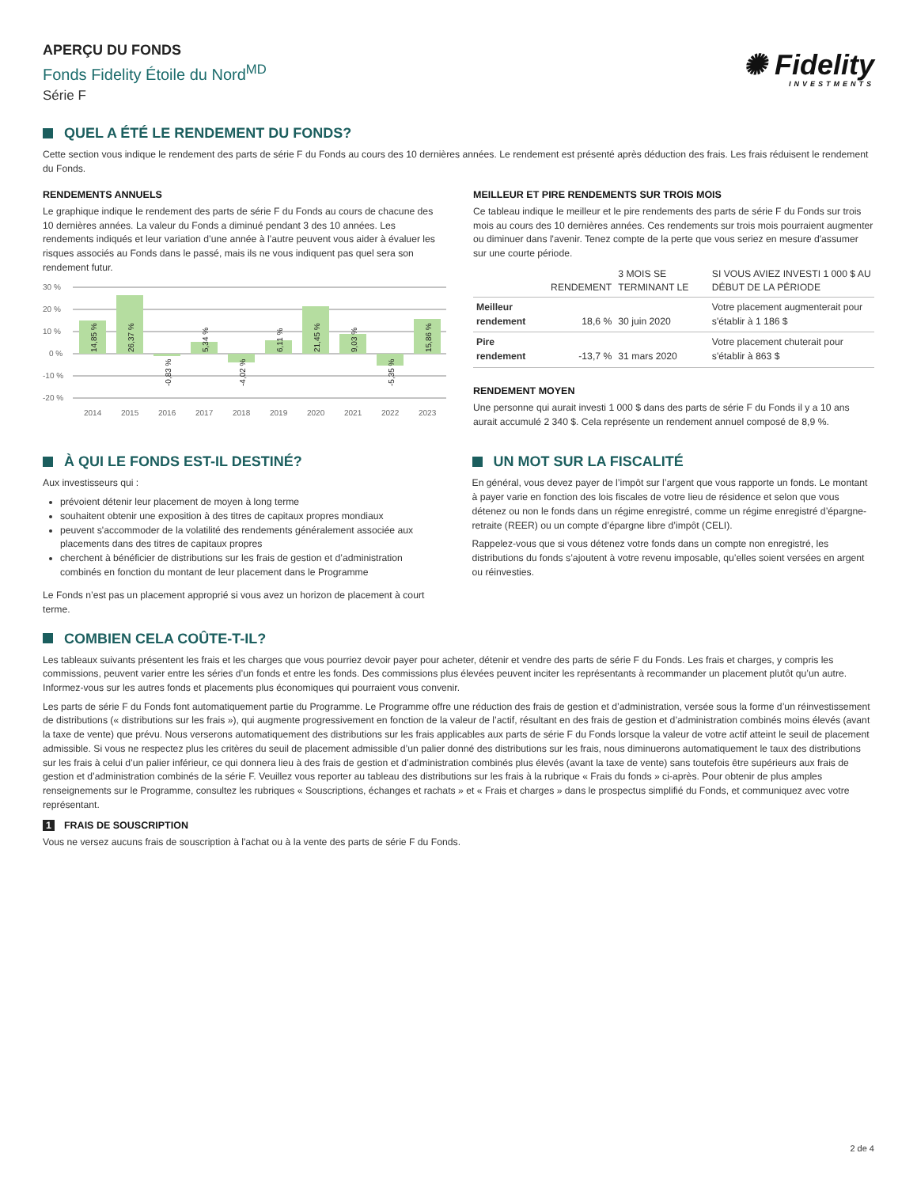APERÇU DU FONDS
Fonds Fidelity Étoile du Nord<sup>MD</sup>
Série F
✺ Fidelity
INVESTMENTS
QUEL A ÉTÉ LE RENDEMENT DU FONDS?
Cette section vous indique le rendement des parts de série F du Fonds au cours des 10 dernières années. Le rendement est présenté après déduction des frais. Les frais réduisent le rendement du Fonds.
RENDEMENTS ANNUELS
Le graphique indique le rendement des parts de série F du Fonds au cours de chacune des 10 dernières années. La valeur du Fonds a diminué pendant 3 des 10 années. Les rendements indiqués et leur variation d’une année à l’autre peuvent vous aider à évaluer les risques associés au Fonds dans le passé, mais ils ne vous indiquent pas quel sera son rendement futur.
30 %
20 %
10 %
0 %
-10 %
-20 %
2014
2015
2016
2017
2018
2019
2020
2021
2022
2023
14,85 %
26,37 %
-0,83 %
5,34 %
-4,02 %
6,11 %
21,45 %
9,03 %
-5,35 %
15,86 %
MEILLEUR ET PIRE RENDEMENTS SUR TROIS MOIS
Ce tableau indique le meilleur et le pire rendements des parts de série F du Fonds sur trois mois au cours des 10 dernières années. Ces rendements sur trois mois pourraient augmenter ou diminuer dans l'avenir. Tenez compte de la perte que vous seriez en mesure d'assumer sur une courte période.
| | RENDEMENT | 3 MOIS SE TERMINANT LE | SI VOUS AVIEZ INVESTI 1 000 $ AU DÉBUT DE LA PÉRIODE |
| --- | --- | --- | --- |
| Meilleur rendement | 18,6 % | 30 juin 2020 | Votre placement augmenterait pour s'établir à 1 186 $ |
| Pire rendement | -13,7 % | 31 mars 2020 | Votre placement chuterait pour s'établir à 863 $ |
RENDEMENT MOYEN
Une personne qui aurait investi 1 000 $ dans des parts de série F du Fonds il y a 10 ans aurait accumulé 2 340 $. Cela représente un rendement annuel composé de 8,9 %.
À QUI LE FONDS EST-IL DESTINÉ?
Aux investisseurs qui :
prévoient détenir leur placement de moyen à long terme
souhaitent obtenir une exposition à des titres de capitaux propres mondiaux
peuvent s'accommoder de la volatilité des rendements généralement associée aux placements dans des titres de capitaux propres
cherchent à bénéficier de distributions sur les frais de gestion et d’administration combinés en fonction du montant de leur placement dans le Programme
Le Fonds n’est pas un placement approprié si vous avez un horizon de placement à court terme.
UN MOT SUR LA FISCALITÉ
En général, vous devez payer de l’impôt sur l’argent que vous rapporte un fonds. Le montant à payer varie en fonction des lois fiscales de votre lieu de résidence et selon que vous détenez ou non le fonds dans un régime enregistré, comme un régime enregistré d’épargne-retraite (REER) ou un compte d’épargne libre d’impôt (CELI).
Rappelez-vous que si vous détenez votre fonds dans un compte non enregistré, les distributions du fonds s’ajoutent à votre revenu imposable, qu’elles soient versées en argent ou réinvesties.
COMBIEN CELA COÛTE-T-IL?
Les tableaux suivants présentent les frais et les charges que vous pourriez devoir payer pour acheter, détenir et vendre des parts de série F du Fonds. Les frais et charges, y compris les commissions, peuvent varier entre les séries d’un fonds et entre les fonds. Des commissions plus élevées peuvent inciter les représentants à recommander un placement plutôt qu’un autre. Informez-vous sur les autres fonds et placements plus économiques qui pourraient vous convenir.
Les parts de série F du Fonds font automatiquement partie du Programme. Le Programme offre une réduction des frais de gestion et d’administration, versée sous la forme d’un réinvestissement de distributions (« distributions sur les frais »), qui augmente progressivement en fonction de la valeur de l’actif, résultant en des frais de gestion et d’administration combinés moins élevés (avant la taxe de vente) que prévu. Nous verserons automatiquement des distributions sur les frais applicables aux parts de série F du Fonds lorsque la valeur de votre actif atteint le seuil de placement admissible. Si vous ne respectez plus les critères du seuil de placement admissible d’un palier donné des distributions sur les frais, nous diminuerons automatiquement le taux des distributions sur les frais à celui d’un palier inférieur, ce qui donnera lieu à des frais de gestion et d’administration combinés plus élevés (avant la taxe de vente) sans toutefois être supérieurs aux frais de gestion et d’administration combinés de la série F. Veuillez vous reporter au tableau des distributions sur les frais à la rubrique « Frais du fonds » ci-après. Pour obtenir de plus amples renseignements sur le Programme, consultez les rubriques « Souscriptions, échanges et rachats » et « Frais et charges » dans le prospectus simplifié du Fonds, et communiquez avec votre représentant.
1 FRAIS DE SOUSCRIPTION
Vous ne versez aucuns frais de souscription à l'achat ou à la vente des parts de série F du Fonds.
2 de 4